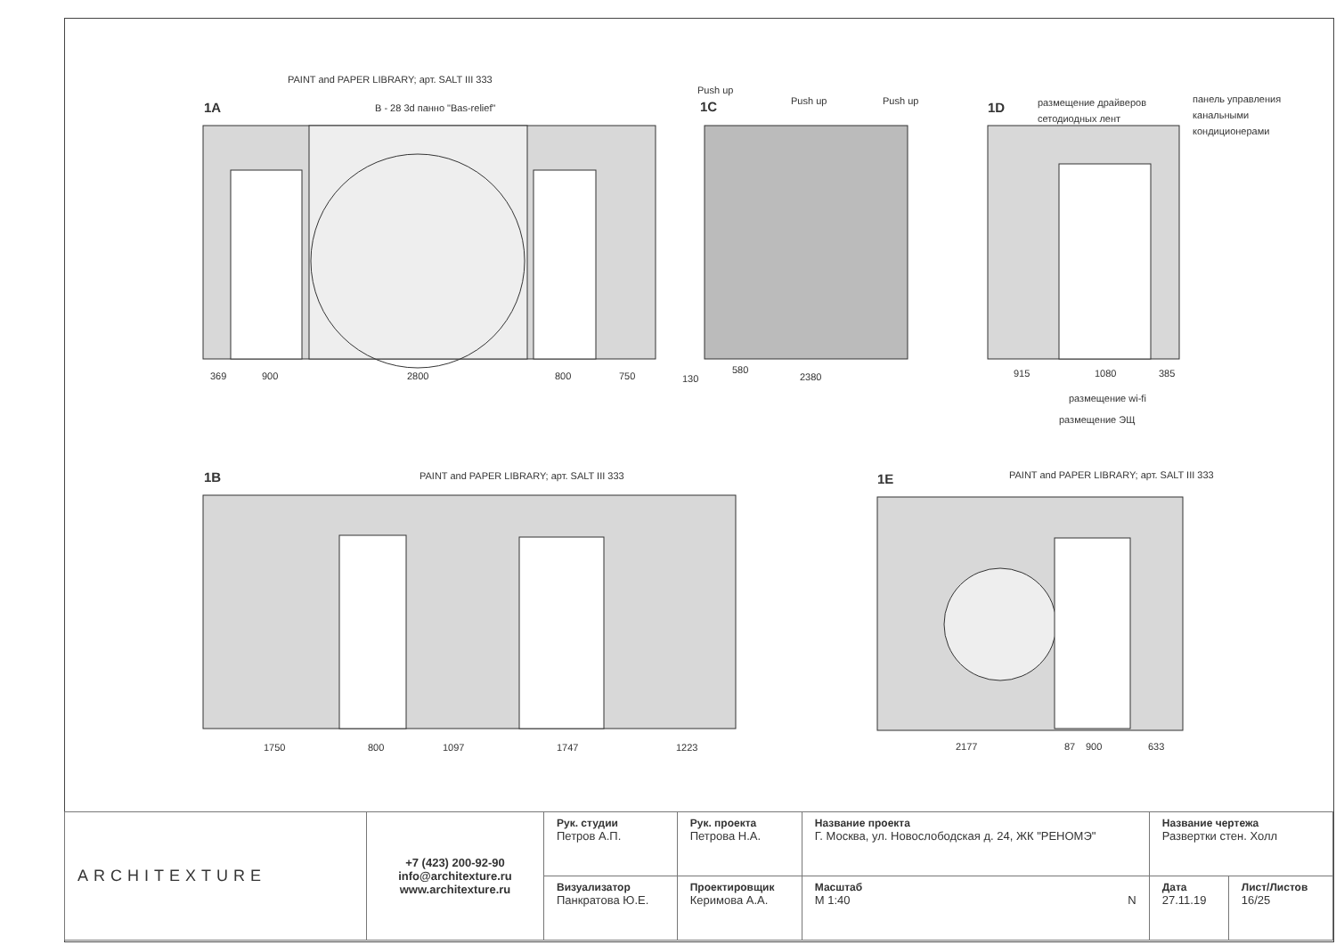1A
PAINT and PAPER LIBRARY; арт. SALT III 333
B - 28 3d панно "Bas-relief"
1C
Push up
Push up
Push up
1D
размещение драйверов
сетодиодных лент
панель управления
канальными
кондиционерами
размещение wi-fi
размещение ЭЩ
1B
PAINT and PAPER LIBRARY; арт. SALT III 333
1E
PAINT and PAPER LIBRARY; арт. SALT III 333
369
900
2800
800
750
130
580
2380
915
1080
385
1750
800
1097
1747
1223
2177
87
900
633
| ARCHITEXTURE | +7 (423) 200-92-90 info@architexture.ru www.architexture.ru | Рук. студии Петров А.П. | Рук. проекта Петрова Н.А. | Название проекта Г. Москва, ул. Новослободская д. 24, ЖК "РЕНОМЭ" | Название чертежа Развертки стен. Холл | |
| | | Визуализатор Панкратова Ю.Е. | Проектировщик Керимова А.А. | Масштаб М 1:40 N | Дата 27.11.19 | Лист/Листов 16/25 |